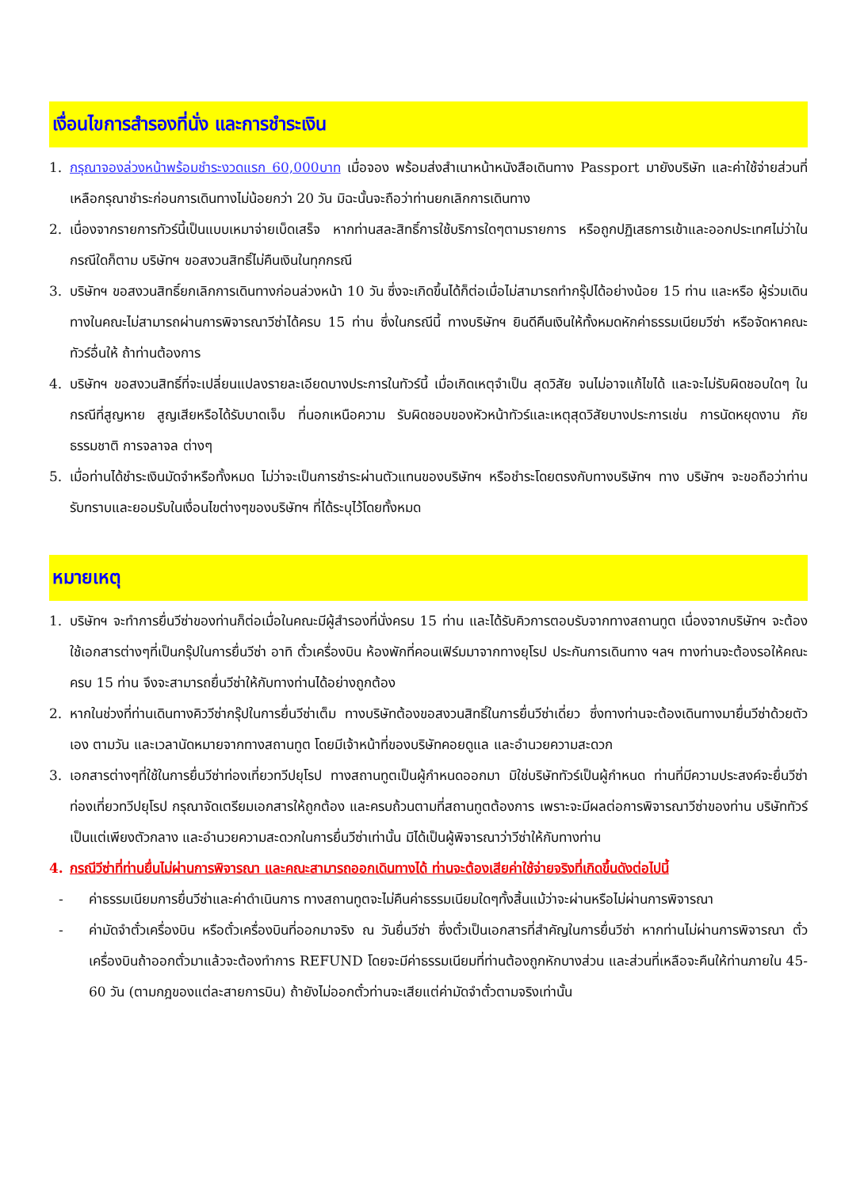เงื่อนไขการสำรองที่นั่ง และการชำระเงิน
1. กรุณาจองล่วงหน้าพร้อมชำระงวดแรก 60,000บาท เมื่อจอง พร้อมส่งสำเนาหน้าหนังสือเดินทาง Passport มายังบริษัท และค่าใช้จ่ายส่วนที่เหลือกรุณาชำระก่อนการเดินทางไม่น้อยกว่า 20 วัน มิฉะนั้นจะถือว่าท่านยกเลิกการเดินทาง
2. เนื่องจากรายการทัวร์นี้เป็นแบบเหมาจ่ายเบ็ดเสร็จ หากท่านสละสิทธิ์การใช้บริการใดๆตามรายการ หรือถูกปฏิเสธการเข้าและออกประเทศไม่ว่าในกรณีใดก็ตาม บริษัทฯ ขอสงวนสิทธิ์ไม่คืนเงินในทุกกรณี
3. บริษัทฯ ขอสงวนสิทธิ์ยกเลิกการเดินทางก่อนล่วงหน้า 10 วัน ซึ่งจะเกิดขึ้นได้ก็ต่อเมื่อไม่สามารถทำกรุ๊ปได้อย่างน้อย 15 ท่าน และหรือ ผู้ร่วมเดินทางในคณะไม่สามารถผ่านการพิจารณาวีซ่าได้ครบ 15 ท่าน ซึ่งในกรณีนี้ ทางบริษัทฯ ยินดีคืนเงินให้ทั้งหมดหักค่าธรรมเนียมวีซ่า หรือจัดหาคณะทัวร์อื่นให้ ถ้าท่านต้องการ
4. บริษัทฯ ขอสงวนสิทธิ์ที่จะเปลี่ยนแปลงรายละเอียดบางประการในทัวร์นี้ เมื่อเกิดเหตุจำเป็น สุดวิสัย จนไม่อาจแก้ไขได้ และจะไม่รับผิดชอบใดๆ ในกรณีที่สูญหาย สูญเสียหรือได้รับบาดเจ็บ ที่นอกเหนือความ รับผิดชอบของหัวหน้าทัวร์และเหตุสุดวิสัยบางประการเช่น การนัดหยุดงาน ภัยธรรมชาติ การจลาจล ต่างๆ
5. เมื่อท่านได้ชำระเงินมัดจำหรือทั้งหมด ไม่ว่าจะเป็นการชำระผ่านตัวแทนของบริษัทฯ หรือชำระโดยตรงกับทางบริษัทฯ ทาง บริษัทฯ จะขอถือว่าท่านรับทราบและยอมรับในเงื่อนไขต่างๆของบริษัทฯ ที่ได้ระบุไว้โดยทั้งหมด
หมายเหตุ
1. บริษัทฯ จะทำการยื่นวีซ่าของท่านก็ต่อเมื่อในคณะมีผู้สำรองที่นั่งครบ 15 ท่าน และได้รับคิวการตอบรับจากทางสถานทูต เนื่องจากบริษัทฯ จะต้องใช้เอกสารต่างๆที่เป็นกรุ๊ปในการยื่นวีซ่า อาทิ ตั๋วเครื่องบิน ห้องพักที่คอนเฟิร์มมาจากทางยุโรป ประกันการเดินทาง ฯลฯ ทางท่านจะต้องรอให้คณะครบ 15 ท่าน จึงจะสามารถยื่นวีซ่าให้กับทางท่านได้อย่างถูกต้อง
2. หากในช่วงที่ท่านเดินทางคิววีซ่ากรุ๊ปในการยื่นวีซ่าเต็ม ทางบริษัทต้องขอสงวนสิทธิ์ในการยื่นวีซ่าเดี่ยว ซึ่งทางท่านจะต้องเดินทางมายื่นวีซ่าด้วยตัวเอง ตามวัน และเวลานัดหมายจากทางสถานทูต โดยมีเจ้าหน้าที่ของบริษัทคอยดูแล และอำนวยความสะดวก
3. เอกสารต่างๆที่ใช้ในการยื่นวีซ่าท่องเที่ยวทวีปยุโรป ทางสถานทูตเป็นผู้กำหนดออกมา มิใช่บริษัททัวร์เป็นผู้กำหนด ท่านที่มีความประสงค์จะยื่นวีซ่าท่องเที่ยวทวีปยุโรป กรุณาจัดเตรียมเอกสารให้ถูกต้อง และครบถ้วนตามที่สถานทูตต้องการ เพราะจะมีผลต่อการพิจารณาวีซ่าของท่าน บริษัททัวร์เป็นแต่เพียงตัวกลาง และอำนวยความสะดวกในการยื่นวีซ่าเท่านั้น มิได้เป็นผู้พิจารณาว่าวีซ่าให้กับทางท่าน
4. กรณีวีซ่าที่ท่านยื่นไม่ผ่านการพิจารณา และคณะสามารถออกเดินทางได้ ท่านจะต้องเสียค่าใช้จ่ายจริงที่เกิดขึ้นดังต่อไปนี้
- ค่าธรรมเนียมการยื่นวีซ่าและค่าดำเนินการ ทางสถานทูตจะไม่คืนค่าธรรมเนียมใดๆทั้งสิ้นแม้ว่าจะผ่านหรือไม่ผ่านการพิจารณา
- ค่ามัดจำตั๋วเครื่องบิน หรือตั๋วเครื่องบินที่ออกมาจริง ณ วันยื่นวีซ่า ซึ่งตั๋วเป็นเอกสารที่สำคัญในการยื่นวีซ่า หากท่านไม่ผ่านการพิจารณา ตั๋วเครื่องบินถ้าออกตั๋วมาแล้วจะต้องทำการ REFUND โดยจะมีค่าธรรมเนียมที่ท่านต้องถูกหักบางส่วน และส่วนที่เหลือจะคืนให้ท่านภายใน 45-60 วัน (ตามกฎของแต่ละสายการบิน) ถ้ายังไม่ออกตั๋วท่านจะเสียแต่ค่ามัดจำตั๋วตามจริงเท่านั้น